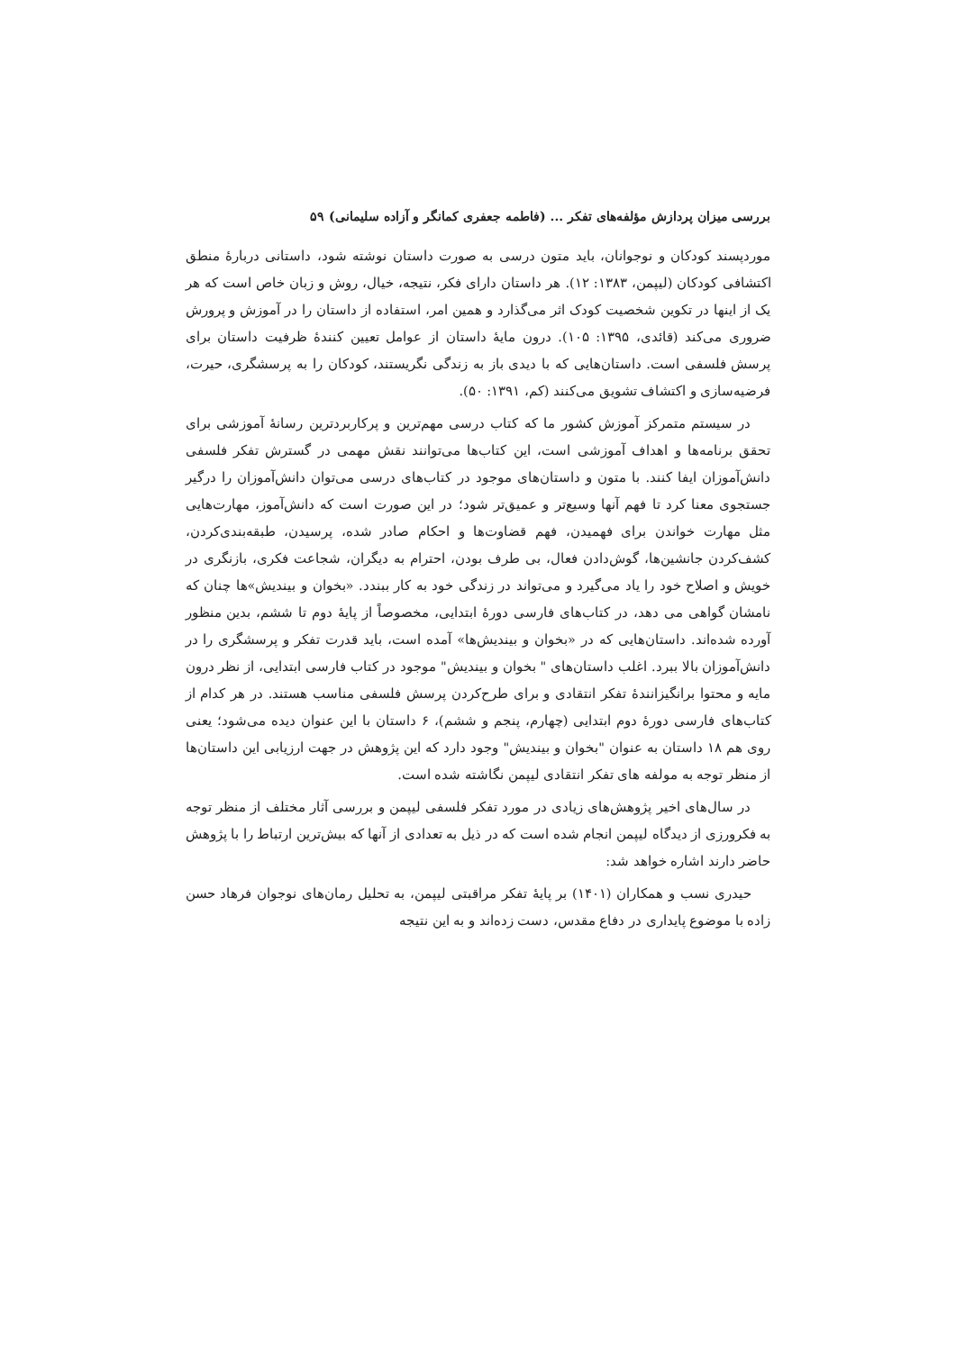بررسی میزان پردازش مؤلفه‌های تفکر ... (فاطمه جعفری کمانگر و آزاده سلیمانی) ۵۹
موردپسند کودکان و نوجوانان، باید متون درسی به صورت داستان نوشته شود، داستانی دربارهٔ منطق اکتشافی کودکان (لیپمن، ۱۳۸۳: ۱۲). هر داستان دارای فکر، نتیجه، خیال، روش و زبان خاص است که هر یک از اینها در تکوین شخصیت کودک اثر می‌گذارد و همین امر، استفاده از داستان را در آموزش و پرورش ضروری می‌کند (قائدی، ۱۳۹۵: ۱۰۵). درون مایهٔ داستان از عوامل تعیین کنندهٔ ظرفیت داستان برای پرسش فلسفی است. داستان‌هایی که با دیدی باز به زندگی نگریستند، کودکان را به پرسشگری، حیرت، فرضیه‌سازی و اکتشاف تشویق می‌کنند (کم، ۱۳۹۱: ۵۰).
در سیستم متمرکز آموزش کشور ما که کتاب درسی مهم‌ترین و پرکاربردترین رسانهٔ آموزشی برای تحقق برنامه‌ها و اهداف آموزشی است، این کتاب‌ها می‌توانند نقش مهمی در گسترش تفکر فلسفی دانش‌آموزان ایفا کنند. با متون و داستان‌های موجود در کتاب‌های درسی می‌توان دانش‌آموزان را درگیر جستجوی معنا کرد تا فهم آنها وسیع‌تر و عمیق‌تر شود؛ در این صورت است که دانش‌آموز، مهارت‌هایی مثل مهارت خواندن برای فهمیدن، فهم قضاوت‌ها و احکام صادر شده، پرسیدن، طبقه‌بندی‌کردن، کشف‌کردن جانشین‌ها، گوش‌دادن فعال، بی طرف بودن، احترام به دیگران، شجاعت فکری، بازنگری در خویش و اصلاح خود را یاد می‌گیرد و می‌تواند در زندگی خود به کار ببندد. «بخوان و بیندیش»ها چنان که نامشان گواهی می دهد، در کتاب‌های فارسی دورهٔ ابتدایی، مخصوصاً از پایهٔ دوم تا ششم، بدین منظور آورده شده‌اند. داستان‌هایی که در «بخوان و بیندیش‌ها» آمده است، باید قدرت تفکر و پرسشگری را در دانش‌آموزان بالا ببرد. اغلب داستان‌های " بخوان و بیندیش" موجود در کتاب فارسی ابتدایی، از نظر درون مایه و محتوا برانگیزانندهٔ تفکر انتقادی و برای طرح‌کردن پرسش فلسفی مناسب هستند. در هر کدام از کتاب‌های فارسی دورهٔ دوم ابتدایی (چهارم، پنجم و ششم)، ۶ داستان با این عنوان دیده می‌شود؛ یعنی روی هم ۱۸ داستان به عنوان "بخوان و بیندیش" وجود دارد که این پژوهش در جهت ارزیابی این داستان‌ها از منظر توجه به مولفه های تفکر انتقادی لیپمن نگاشته شده است.
در سال‌های اخیر پژوهش‌های زیادی در مورد تفکر فلسفی لیپمن و بررسی آثار مختلف از منظر توجه به فکرورزی از دیدگاه لیپمن انجام شده است که در ذیل به تعدادی از آنها که بیش‌ترین ارتباط را با پژوهش حاضر دارند اشاره خواهد شد:
حیدری نسب و همکاران (۱۴۰۱) بر پایهٔ تفکر مراقبتی لیپمن، به تحلیل رمان‌های نوجوان فرهاد حسن زاده با موضوع پایداری در دفاع مقدس، دست زده‌اند و به این نتیجه